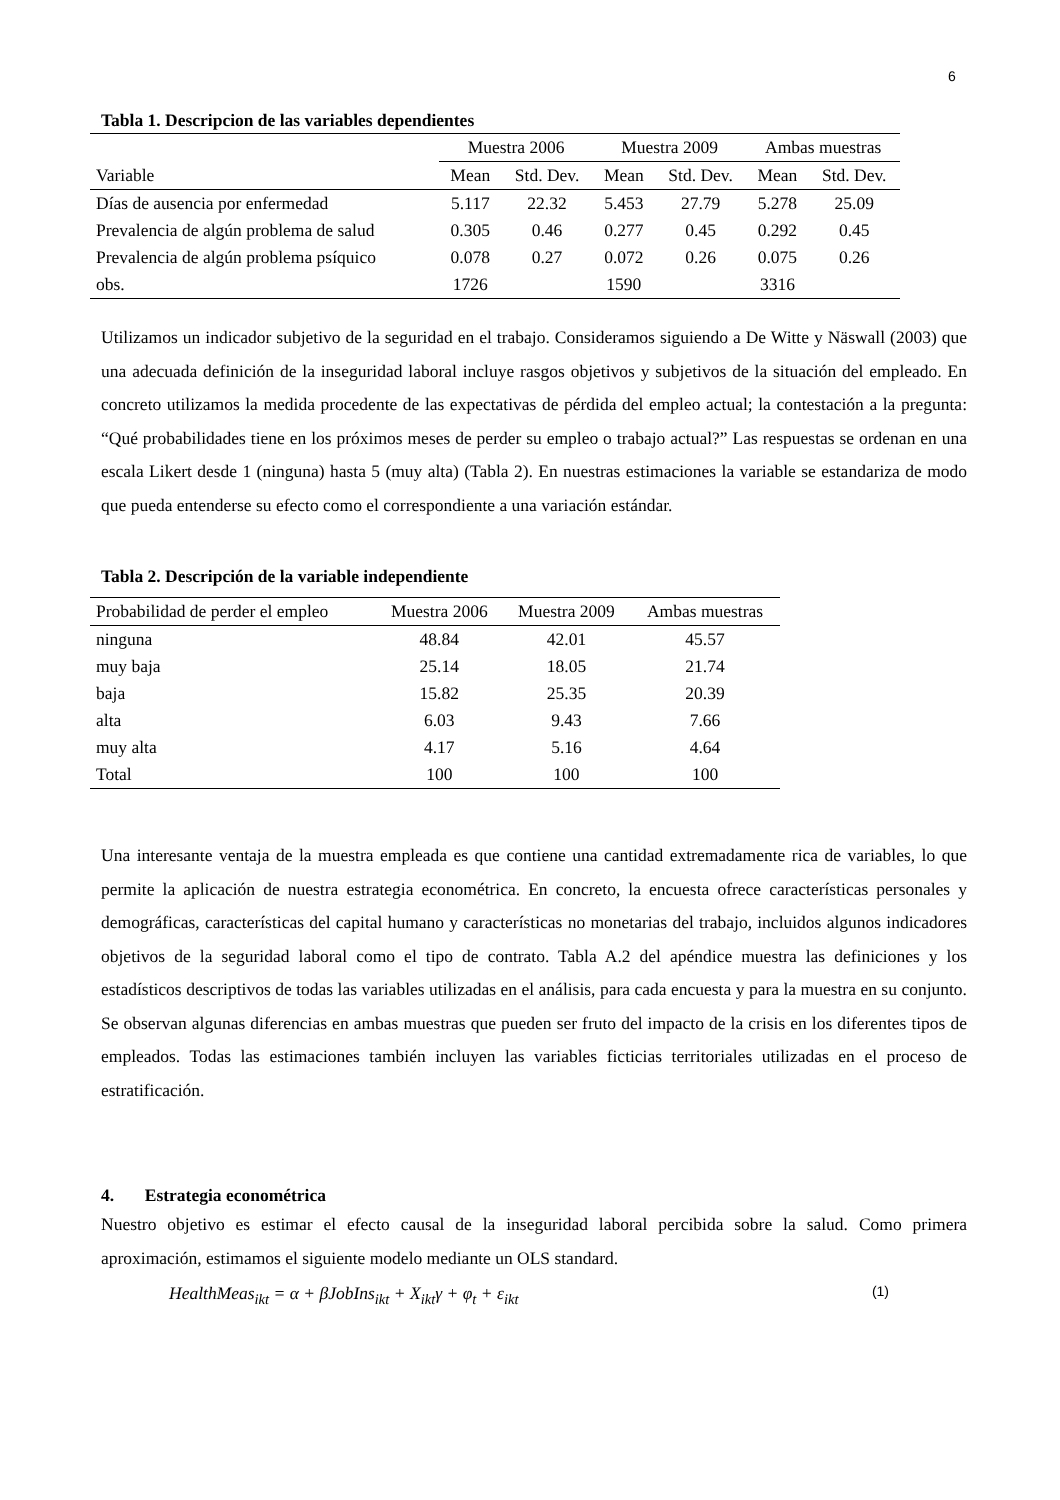6
Tabla 1. Descripcion de las variables dependientes
| | Muestra 2006 | | Muestra 2009 | | Ambas muestras | |
| --- | --- | --- | --- | --- | --- | --- |
| Variable | Mean | Std. Dev. | Mean | Std. Dev. | Mean | Std. Dev. |
| Días de ausencia por enfermedad | 5.117 | 22.32 | 5.453 | 27.79 | 5.278 | 25.09 |
| Prevalencia de algún problema de salud | 0.305 | 0.46 | 0.277 | 0.45 | 0.292 | 0.45 |
| Prevalencia de algún problema psíquico | 0.078 | 0.27 | 0.072 | 0.26 | 0.075 | 0.26 |
| obs. | 1726 | | 1590 | | 3316 | |
Utilizamos un indicador subjetivo de la seguridad en el trabajo. Consideramos siguiendo a De Witte y Näswall (2003) que una adecuada definición de la inseguridad laboral incluye rasgos objetivos y subjetivos de la situación del empleado. En concreto utilizamos la medida procedente de las expectativas de pérdida del empleo actual; la contestación a la pregunta: “Qué probabilidades tiene en los próximos meses de perder su empleo o trabajo actual?” Las respuestas se ordenan en una escala Likert desde 1 (ninguna) hasta 5 (muy alta) (Tabla 2). En nuestras estimaciones la variable se estandariza de modo que pueda entenderse su efecto como el correspondiente a una variación estándar.
Tabla 2. Descripción de la variable independiente
| Probabilidad de perder el empleo | Muestra 2006 | Muestra 2009 | Ambas muestras |
| --- | --- | --- | --- |
| ninguna | 48.84 | 42.01 | 45.57 |
| muy baja | 25.14 | 18.05 | 21.74 |
| baja | 15.82 | 25.35 | 20.39 |
| alta | 6.03 | 9.43 | 7.66 |
| muy alta | 4.17 | 5.16 | 4.64 |
| Total | 100 | 100 | 100 |
Una interesante ventaja de la muestra empleada es que contiene una cantidad extremadamente rica de variables, lo que permite la aplicación de nuestra estrategia econométrica. En concreto, la encuesta ofrece características personales y demográficas, características del capital humano y características no monetarias del trabajo, incluidos algunos indicadores objetivos de la seguridad laboral como el tipo de contrato. Tabla A.2 del apéndice muestra las definiciones y los estadísticos descriptivos de todas las variables utilizadas en el análisis, para cada encuesta y para la muestra en su conjunto. Se observan algunas diferencias en ambas muestras que pueden ser fruto del impacto de la crisis en los diferentes tipos de empleados. Todas las estimaciones también incluyen las variables ficticias territoriales utilizadas en el proceso de estratificación.
4. Estrategia econométrica
Nuestro objetivo es estimar el efecto causal de la inseguridad laboral percibida sobre la salud. Como primera aproximación, estimamos el siguiente modelo mediante un OLS standard.
HealthMeas<sub>ikt</sub> = α + βJobIns<sub>ikt</sub> + X<sub>ikt</sub>γ + φ<sub>t</sub> + ε<sub>ikt</sub> (1)